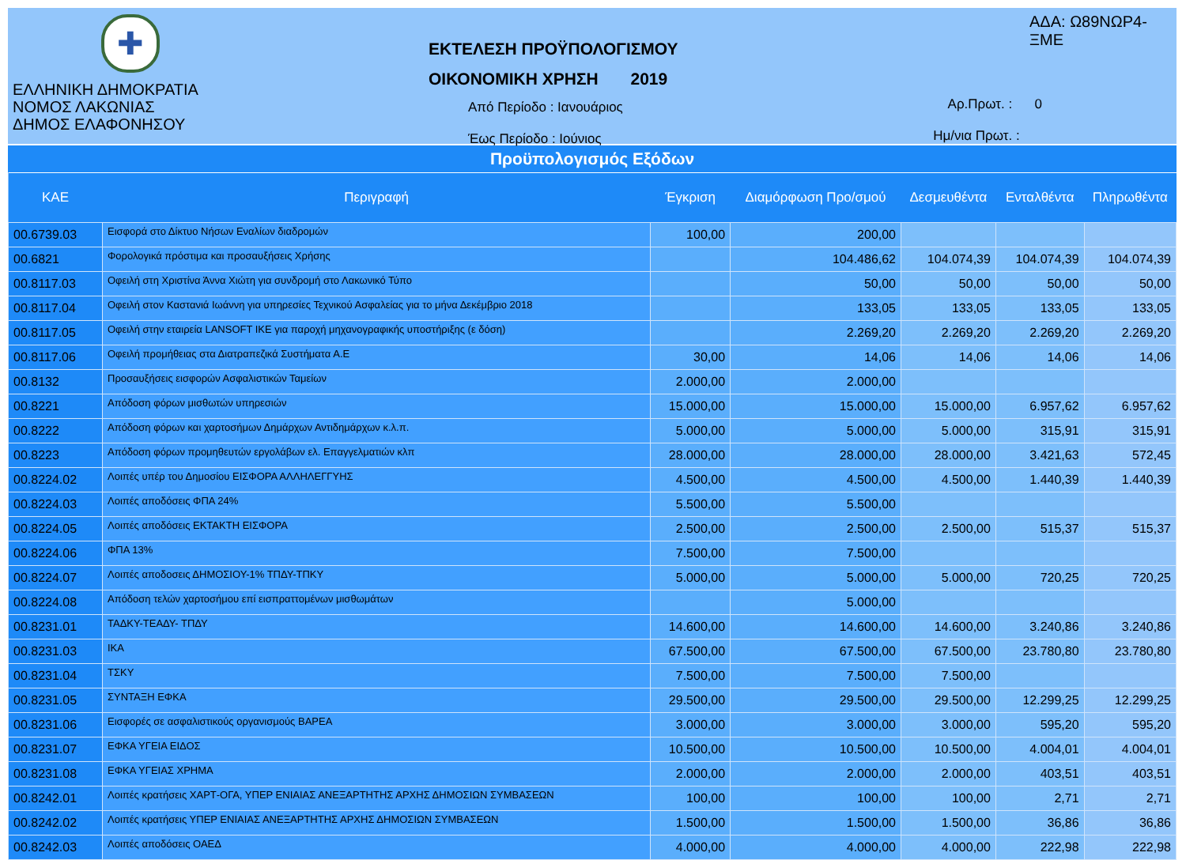✚
ΕΛΛΗΝΙΚΗ ΔΗΜΟΚΡΑΤΙΑ
ΝΟΜΟΣ ΛΑΚΩΝΙΑΣ
ΔΗΜΟΣ ΕΛΑΦΟΝΗΣΟΥ
ΕΚΤΕΛΕΣΗ ΠΡΟΫΠΟΛΟΓΙΣΜΟΥ
ΟΙΚΟΝΟΜΙΚΗ ΧΡΗΣΗ 2019
Από Περίοδο : Ιανουάριος
Έως Περίοδο : Ιούνιος
ΑΔΑ: Ω89ΝΩΡ4-ΞΜΕ
Αρ.Πρωτ. : 0
Ημ/νια Πρωτ. :
Προϋπολογισμός Εξόδων
| ΚΑΕ | Περιγραφή | Έγκριση | Διαμόρφωση Προ/σμού | Δεσμευθέντα | Ενταλθέντα | Πληρωθέντα |
| --- | --- | --- | --- | --- | --- | --- |
| 00.6739.03 | Εισφορά στο Δίκτυο Νήσων Εναλίων διαδρομών | 100,00 | 200,00 | | | |
| 00.6821 | Φορολογικά πρόστιμα και προσαυξήσεις Χρήσης | | 104.486,62 | 104.074,39 | 104.074,39 | 104.074,39 |
| 00.8117.03 | Οφειλή στη Χριστίνα Άννα Χιώτη για συνδρομή στο Λακωνικό Τύπο | | 50,00 | 50,00 | 50,00 | 50,00 |
| 00.8117.04 | Οφειλή στον Καστανιά Ιωάννη για υπηρεσίες Τεχνικού Ασφαλείας για το μήνα Δεκέμβριο 2018 | | 133,05 | 133,05 | 133,05 | 133,05 |
| 00.8117.05 | Οφειλή στην εταιρεία LANSOFT ΙΚΕ για παροχή μηχανογραφικής υποστήριξης (ε δόση) | | 2.269,20 | 2.269,20 | 2.269,20 | 2.269,20 |
| 00.8117.06 | Οφειλή προμήθειας στα Διατραπεζικά Συστήματα Α.Ε | 30,00 | 14,06 | 14,06 | 14,06 | 14,06 |
| 00.8132 | Προσαυξήσεις εισφορών Ασφαλιστικών Ταμείων | 2.000,00 | 2.000,00 | | | |
| 00.8221 | Απόδοση φόρων μισθωτών υπηρεσιών | 15.000,00 | 15.000,00 | 15.000,00 | 6.957,62 | 6.957,62 |
| 00.8222 | Απόδοση φόρων και χαρτοσήμων Δημάρχων Αντιδημάρχων κ.λ.π. | 5.000,00 | 5.000,00 | 5.000,00 | 315,91 | 315,91 |
| 00.8223 | Απόδοση φόρων προμηθευτών εργολάβων ελ. Επαγγελματιών κλπ | 28.000,00 | 28.000,00 | 28.000,00 | 3.421,63 | 572,45 |
| 00.8224.02 | Λοιπές υπέρ του Δημοσίου ΕΙΣΦΟΡΑ ΑΛΛΗΛΕΓΓΥΗΣ | 4.500,00 | 4.500,00 | 4.500,00 | 1.440,39 | 1.440,39 |
| 00.8224.03 | Λοιπές αποδόσεις ΦΠΑ 24% | 5.500,00 | 5.500,00 | | | |
| 00.8224.05 | Λοιπές αποδόσεις ΕΚΤΑΚΤΗ ΕΙΣΦΟΡΑ | 2.500,00 | 2.500,00 | 2.500,00 | 515,37 | 515,37 |
| 00.8224.06 | ΦΠΑ 13% | 7.500,00 | 7.500,00 | | | |
| 00.8224.07 | Λοιπές αποδοσεις ΔΗΜΟΣΙΟΥ-1% ΤΠΔΥ-ΤΠΚΥ | 5.000,00 | 5.000,00 | 5.000,00 | 720,25 | 720,25 |
| 00.8224.08 | Απόδοση τελών χαρτοσήμου επί εισπραττομένων μισθωμάτων | | 5.000,00 | | | |
| 00.8231.01 | ΤΑΔΚΥ-ΤΕΑΔΥ- ΤΠΔΥ | 14.600,00 | 14.600,00 | 14.600,00 | 3.240,86 | 3.240,86 |
| 00.8231.03 | ΙΚΑ | 67.500,00 | 67.500,00 | 67.500,00 | 23.780,80 | 23.780,80 |
| 00.8231.04 | ΤΣΚΥ | 7.500,00 | 7.500,00 | 7.500,00 | | |
| 00.8231.05 | ΣΥΝΤΑΞΗ ΕΦΚΑ | 29.500,00 | 29.500,00 | 29.500,00 | 12.299,25 | 12.299,25 |
| 00.8231.06 | Εισφορές σε ασφαλιστικούς οργανισμούς ΒΑΡΕΑ | 3.000,00 | 3.000,00 | 3.000,00 | 595,20 | 595,20 |
| 00.8231.07 | ΕΦΚΑ ΥΓΕΙΑ ΕΙΔΟΣ | 10.500,00 | 10.500,00 | 10.500,00 | 4.004,01 | 4.004,01 |
| 00.8231.08 | ΕΦΚΑ ΥΓΕΙΑΣ ΧΡΗΜΑ | 2.000,00 | 2.000,00 | 2.000,00 | 403,51 | 403,51 |
| 00.8242.01 | Λοιπές κρατήσεις ΧΑΡΤ-ΟΓΑ, ΥΠΕΡ ΕΝΙΑΙΑΣ ΑΝΕΞΑΡΤΗΤΗΣ ΑΡΧΗΣ ΔΗΜΟΣΙΩΝ ΣΥΜΒΑΣΕΩΝ | 100,00 | 100,00 | 100,00 | 2,71 | 2,71 |
| 00.8242.02 | Λοιπές κρατήσεις ΥΠΕΡ ΕΝΙΑΙΑΣ ΑΝΕΞΑΡΤΗΤΗΣ ΑΡΧΗΣ ΔΗΜΟΣΙΩΝ ΣΥΜΒΑΣΕΩΝ | 1.500,00 | 1.500,00 | 1.500,00 | 36,86 | 36,86 |
| 00.8242.03 | Λοιπές αποδόσεις ΟΑΕΔ | 4.000,00 | 4.000,00 | 4.000,00 | 222,98 | 222,98 |